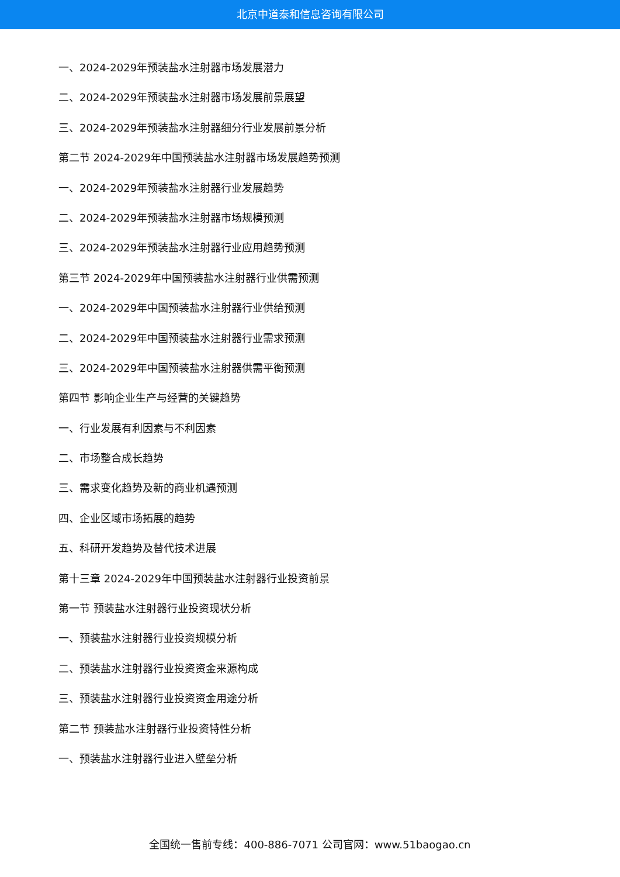北京中道泰和信息咨询有限公司
一、2024-2029年预装盐水注射器市场发展潜力
二、2024-2029年预装盐水注射器市场发展前景展望
三、2024-2029年预装盐水注射器细分行业发展前景分析
第二节 2024-2029年中国预装盐水注射器市场发展趋势预测
一、2024-2029年预装盐水注射器行业发展趋势
二、2024-2029年预装盐水注射器市场规模预测
三、2024-2029年预装盐水注射器行业应用趋势预测
第三节 2024-2029年中国预装盐水注射器行业供需预测
一、2024-2029年中国预装盐水注射器行业供给预测
二、2024-2029年中国预装盐水注射器行业需求预测
三、2024-2029年中国预装盐水注射器供需平衡预测
第四节 影响企业生产与经营的关键趋势
一、行业发展有利因素与不利因素
二、市场整合成长趋势
三、需求变化趋势及新的商业机遇预测
四、企业区域市场拓展的趋势
五、科研开发趋势及替代技术进展
第十三章 2024-2029年中国预装盐水注射器行业投资前景
第一节 预装盐水注射器行业投资现状分析
一、预装盐水注射器行业投资规模分析
二、预装盐水注射器行业投资资金来源构成
三、预装盐水注射器行业投资资金用途分析
第二节 预装盐水注射器行业投资特性分析
一、预装盐水注射器行业进入壁垒分析
全国统一售前专线：400-886-7071 公司官网：www.51baogao.cn